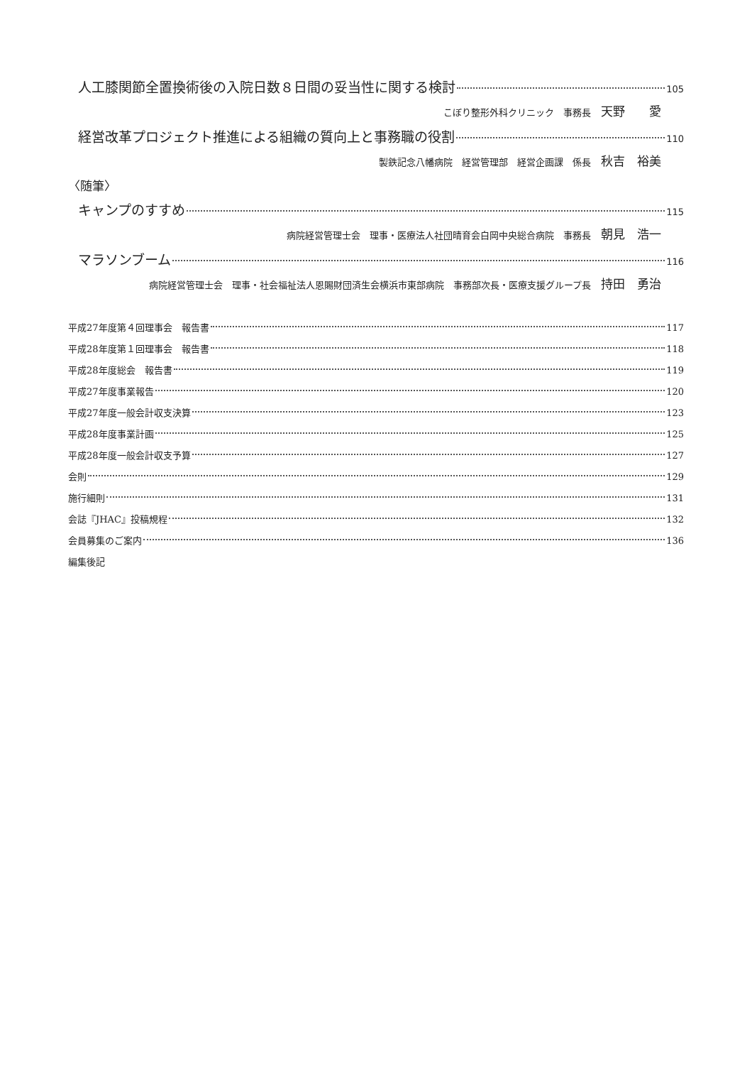人工膝関節全置換術後の入院日数８日間の妥当性に関する検討 105
こぼり整形外科クリニック　事務長 天野　　愛
経営改革プロジェクト推進による組織の質向上と事務職の役割 110
製鉄記念八幡病院　経営管理部　経営企画課　係長 秋吉　裕美
〈随筆〉
キャンプのすすめ 115
病院経営管理士会　理事・医療法人社団晴育会白岡中央総合病院　事務長 朝見　浩一
マラソンブーム 116
病院経営管理士会　理事・社会福祉法人恩賜財団済生会横浜市東部病院　事務部次長・医療支援グループ長 持田　勇治
平成27年度第４回理事会　報告書 117
平成28年度第１回理事会　報告書 118
平成28年度総会　報告書 119
平成27年度事業報告 120
平成27年度一般会計収支決算 123
平成28年度事業計画 125
平成28年度一般会計収支予算 127
会則 129
施行細則 131
会誌『JHAC』投稿規程 132
会員募集のご案内 136
編集後記